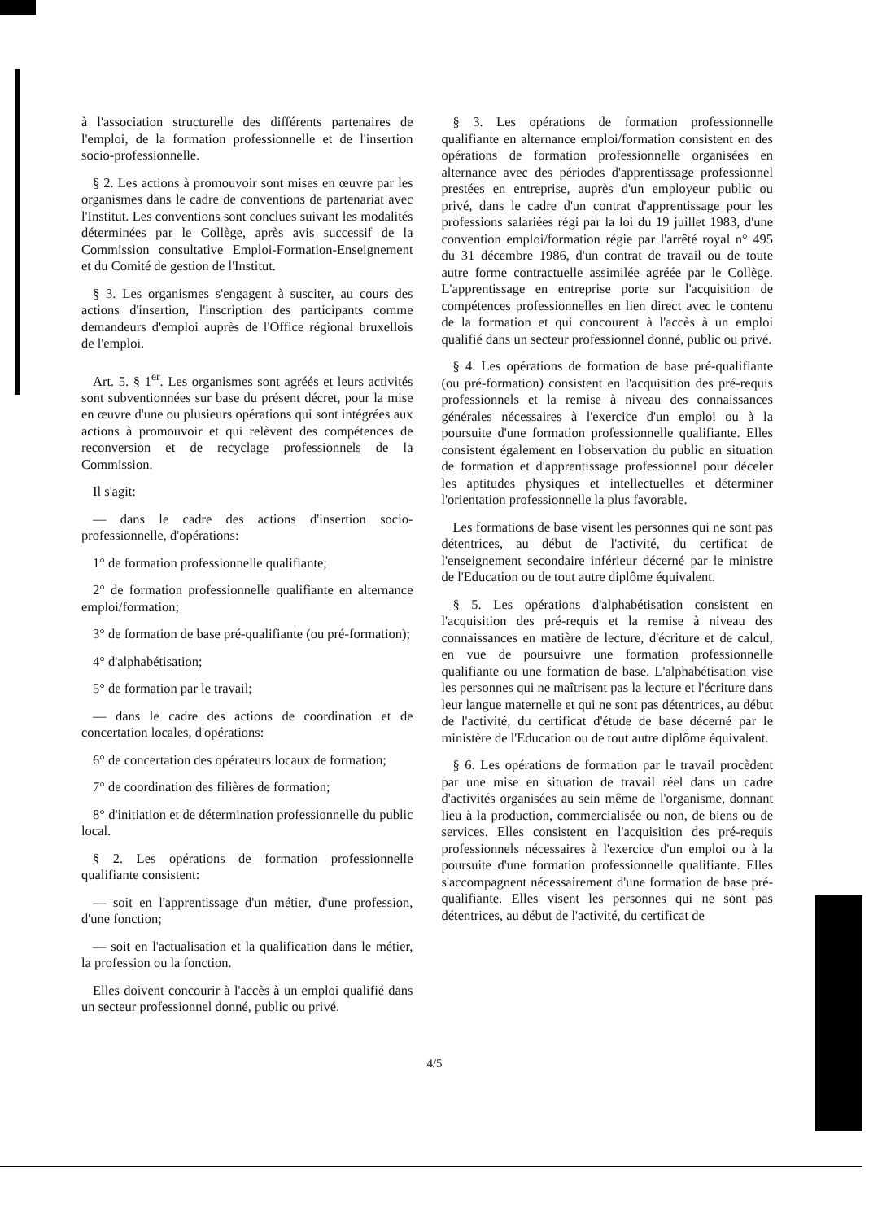à l'association structurelle des différents partenaires de l'emploi, de la formation professionnelle et de l'insertion socio-professionnelle.
§ 2. Les actions à promouvoir sont mises en œuvre par les organismes dans le cadre de conventions de partenariat avec l'Institut. Les conventions sont conclues suivant les modalités déterminées par le Collège, après avis successif de la Commission consultative Emploi-Formation-Enseignement et du Comité de gestion de l'Institut.
§ 3. Les organismes s'engagent à susciter, au cours des actions d'insertion, l'inscription des participants comme demandeurs d'emploi auprès de l'Office régional bruxellois de l'emploi.
Art. 5. § 1<sup>er</sup>. Les organismes sont agréés et leurs activités sont subventionnées sur base du présent décret, pour la mise en œuvre d'une ou plusieurs opérations qui sont intégrées aux actions à promouvoir et qui relèvent des compétences de reconversion et de recyclage professionnels de la Commission.
Il s'agit:
— dans le cadre des actions d'insertion socio-professionnelle, d'opérations:
1° de formation professionnelle qualifiante;
2° de formation professionnelle qualifiante en alternance emploi/formation;
3° de formation de base pré-qualifiante (ou pré-formation);
4° d'alphabétisation;
5° de formation par le travail;
— dans le cadre des actions de coordination et de concertation locales, d'opérations:
6° de concertation des opérateurs locaux de formation;
7° de coordination des filières de formation;
8° d'initiation et de détermination professionnelle du public local.
§ 2. Les opérations de formation professionnelle qualifiante consistent:
— soit en l'apprentissage d'un métier, d'une profession, d'une fonction;
— soit en l'actualisation et la qualification dans le métier, la profession ou la fonction.
Elles doivent concourir à l'accès à un emploi qualifié dans un secteur professionnel donné, public ou privé.
§ 3. Les opérations de formation professionnelle qualifiante en alternance emploi/formation consistent en des opérations de formation professionnelle organisées en alternance avec des périodes d'apprentissage professionnel prestées en entreprise, auprès d'un employeur public ou privé, dans le cadre d'un contrat d'apprentissage pour les professions salariées régi par la loi du 19 juillet 1983, d'une convention emploi/formation régie par l'arrêté royal n° 495 du 31 décembre 1986, d'un contrat de travail ou de toute autre forme contractuelle assimilée agréée par le Collège. L'apprentissage en entreprise porte sur l'acquisition de compétences professionnelles en lien direct avec le contenu de la formation et qui concourent à l'accès à un emploi qualifié dans un secteur professionnel donné, public ou privé.
§ 4. Les opérations de formation de base pré-qualifiante (ou pré-formation) consistent en l'acquisition des pré-requis professionnels et la remise à niveau des connaissances générales nécessaires à l'exercice d'un emploi ou à la poursuite d'une formation professionnelle qualifiante. Elles consistent également en l'observation du public en situation de formation et d'apprentissage professionnel pour déceler les aptitudes physiques et intellectuelles et déterminer l'orientation professionnelle la plus favorable.
Les formations de base visent les personnes qui ne sont pas détentrices, au début de l'activité, du certificat de l'enseignement secondaire inférieur décerné par le ministre de l'Education ou de tout autre diplôme équivalent.
§ 5. Les opérations d'alphabétisation consistent en l'acquisition des pré-requis et la remise à niveau des connaissances en matière de lecture, d'écriture et de calcul, en vue de poursuivre une formation professionnelle qualifiante ou une formation de base. L'alphabétisation vise les personnes qui ne maîtrisent pas la lecture et l'écriture dans leur langue maternelle et qui ne sont pas détentrices, au début de l'activité, du certificat d'étude de base décerné par le ministère de l'Education ou de tout autre diplôme équivalent.
§ 6. Les opérations de formation par le travail procèdent par une mise en situation de travail réel dans un cadre d'activités organisées au sein même de l'organisme, donnant lieu à la production, commercialisée ou non, de biens ou de services. Elles consistent en l'acquisition des pré-requis professionnels nécessaires à l'exercice d'un emploi ou à la poursuite d'une formation professionnelle qualifiante. Elles s'accompagnent nécessairement d'une formation de base pré-qualifiante. Elles visent les personnes qui ne sont pas détentrices, au début de l'activité, du certificat de
4/5